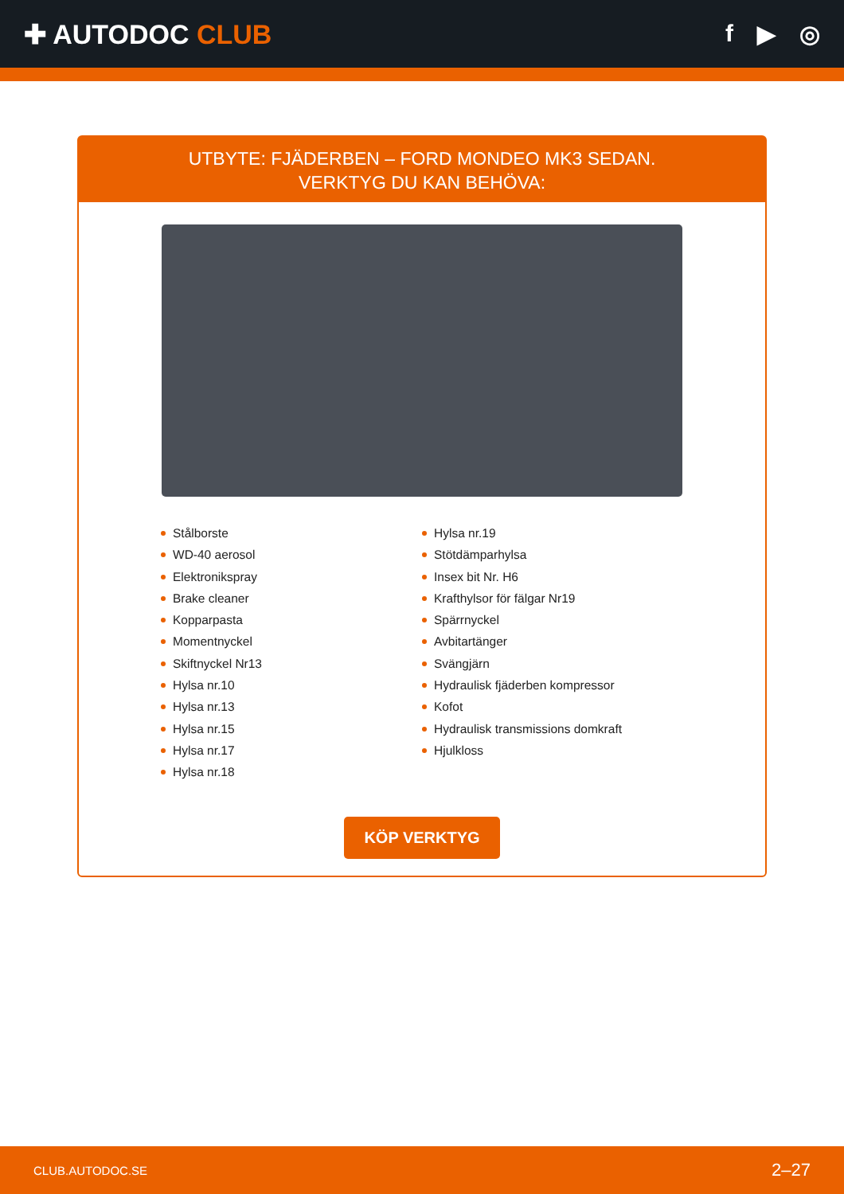✚ AUTODOC CLUB f ▶ ◎
UTBYTE: FJÄDERBEN – FORD MONDEO MK3 SEDAN.
VERKTYG DU KAN BEHÖVA:
Stålborste
WD-40 aerosol
Elektronikspray
Brake cleaner
Kopparpasta
Momentnyckel
Skiftnyckel Nr13
Hylsa nr.10
Hylsa nr.13
Hylsa nr.15
Hylsa nr.17
Hylsa nr.18
Hylsa nr.19
Stötdämparhylsa
Insex bit Nr. H6
Krafthylsor för fälgar Nr19
Spärrnyckel
Avbitartänger
Svängjärn
Hydraulisk fjäderben kompressor
Kofot
Hydraulisk transmissions domkraft
Hjulkloss
KÖP VERKTYG
CLUB.AUTODOC.SE 2–27